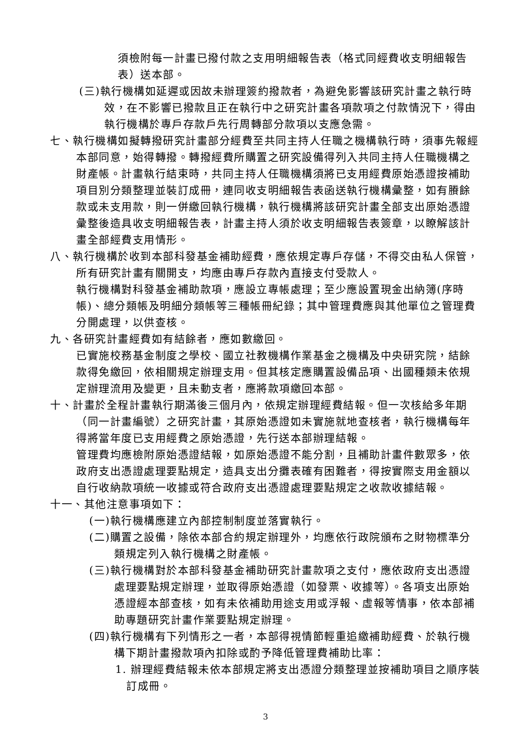須檢附每一計畫已撥付款之支用明細報告表（格式同經費收支明細報告表）送本部。
(三)執行機構如延遲或因故未辦理簽約撥款者，為避免影響該研究計畫之執行時效，在不影響已撥款且正在執行中之研究計畫各項款項之付款情況下，得由執行機構於專戶存款戶先行周轉部分款項以支應急需。
七、執行機構如擬轉撥研究計畫部分經費至共同主持人任職之機構執行時，須事先報經本部同意，始得轉撥。轉撥經費所購置之研究設備得列入共同主持人任職機構之財產帳。計畫執行結束時，共同主持人任職機構須將已支用經費原始憑證按補助項目別分類整理並裝訂成冊，連同收支明細報告表函送執行機構彙整，如有賸餘款或未支用款，則一併繳回執行機構，執行機構將該研究計畫全部支出原始憑證彙整後造具收支明細報告表，計畫主持人須於收支明細報告表簽章，以瞭解該計畫全部經費支用情形。
八、執行機構於收到本部科發基金補助經費，應依規定專戶存儲，不得交由私人保管，所有研究計畫有關開支，均應由專戶存款內直接支付受款人。
執行機構對科發基金補助款項，應設立專帳處理；至少應設置現金出納簿(序時帳)、總分類帳及明細分類帳等三種帳冊紀錄；其中管理費應與其他單位之管理費分開處理，以供查核。
九、各研究計畫經費如有結餘者，應如數繳回。
已實施校務基金制度之學校、國立社教機構作業基金之機構及中央研究院，結餘款得免繳回，依相關規定辦理支用。但其核定應購置設備品項、出國種類未依規定辦理流用及變更，且未動支者，應將款項繳回本部。
十、計畫於全程計畫執行期滿後三個月內，依規定辦理經費結報。但一次核給多年期（同一計畫編號）之研究計畫，其原始憑證如未實施就地查核者，執行機構每年得將當年度已支用經費之原始憑證，先行送本部辦理結報。
管理費均應檢附原始憑證結報，如原始憑證不能分割，且補助計畫件數眾多，依政府支出憑證處理要點規定，造具支出分攤表確有困難者，得按實際支用金額以自行收納款項統一收據或符合政府支出憑證處理要點規定之收款收據結報。
十一、其他注意事項如下：
(一)執行機構應建立內部控制制度並落實執行。
(二)購置之設備，除依本部合約規定辦理外，均應依行政院頒布之財物標準分類規定列入執行機構之財產帳。
(三)執行機構對於本部科發基金補助研究計畫款項之支付，應依政府支出憑證處理要點規定辦理，並取得原始憑證（如發票、收據等）。各項支出原始憑證經本部查核，如有未依補助用途支用或浮報、虛報等情事，依本部補助專題研究計畫作業要點規定辦理。
(四)執行機構有下列情形之一者，本部得視情節輕重追繳補助經費、於執行機構下期計畫撥款項內扣除或酌予降低管理費補助比率：
1. 辦理經費結報未依本部規定將支出憑證分類整理並按補助項目之順序裝訂成冊。
3